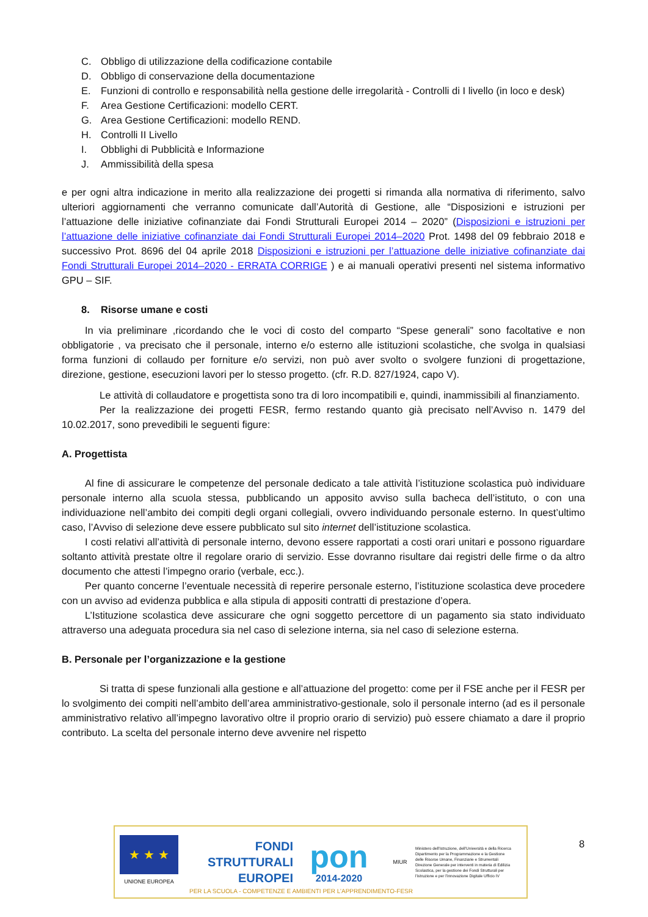C. Obbligo di utilizzazione della codificazione contabile
D. Obbligo di conservazione della documentazione
E. Funzioni di controllo e responsabilità nella gestione delle irregolarità - Controlli di I livello (in loco e desk)
F. Area Gestione Certificazioni: modello CERT.
G. Area Gestione Certificazioni: modello REND.
H. Controlli II Livello
I. Obblighi di Pubblicità e Informazione
J. Ammissibilità della spesa
e per ogni altra indicazione in merito alla realizzazione dei progetti si rimanda alla normativa di riferimento, salvo ulteriori aggiornamenti che verranno comunicate dall’Autorità di Gestione, alle “Disposizioni e istruzioni per l’attuazione delle iniziative cofinanziate dai Fondi Strutturali Europei 2014 – 2020” (Disposizioni e istruzioni per l’attuazione delle iniziative cofinanziate dai Fondi Strutturali Europei 2014–2020 Prot. 1498 del 09 febbraio 2018 e successivo Prot. 8696 del 04 aprile 2018 Disposizioni e istruzioni per l’attuazione delle iniziative cofinanziate dai Fondi Strutturali Europei 2014–2020 - ERRATA CORRIGE ) e ai manuali operativi presenti nel sistema informativo GPU – SIF.
8. Risorse umane e costi
In via preliminare ,ricordando che le voci di costo del comparto “Spese generali” sono facoltative e non obbligatorie , va precisato che il personale, interno e/o esterno alle istituzioni scolastiche, che svolga in qualsiasi forma funzioni di collaudo per forniture e/o servizi, non può aver svolto o svolgere funzioni di progettazione, direzione, gestione, esecuzioni lavori per lo stesso progetto. (cfr. R.D. 827/1924, capo V).
Le attività di collaudatore e progettista sono tra di loro incompatibili e, quindi, inammissibili al finanziamento.
Per la realizzazione dei progetti FESR, fermo restando quanto già precisato nell’Avviso n. 1479 del 10.02.2017, sono prevedibili le seguenti figure:
A. Progettista
Al fine di assicurare le competenze del personale dedicato a tale attività l’istituzione scolastica può individuare personale interno alla scuola stessa, pubblicando un apposito avviso sulla bacheca dell’istituto, o con una individuazione nell’ambito dei compiti degli organi collegiali, ovvero individuando personale esterno. In quest’ultimo caso, l’Avviso di selezione deve essere pubblicato sul sito internet dell’istituzione scolastica.
I costi relativi all’attività di personale interno, devono essere rapportati a costi orari unitari e possono riguardare soltanto attività prestate oltre il regolare orario di servizio. Esse dovranno risultare dai registri delle firme o da altro documento che attesti l’impegno orario (verbale, ecc.).
Per quanto concerne l’eventuale necessità di reperire personale esterno, l’istituzione scolastica deve procedere con un avviso ad evidenza pubblica e alla stipula di appositi contratti di prestazione d’opera.
L’Istituzione scolastica deve assicurare che ogni soggetto percettore di un pagamento sia stato individuato attraverso una adeguata procedura sia nel caso di selezione interna, sia nel caso di selezione esterna.
B. Personale per l’organizzazione e la gestione
Si tratta di spese funzionali alla gestione e all’attuazione del progetto: come per il FSE anche per il FESR per lo svolgimento dei compiti nell’ambito dell’area amministrativo-gestionale, solo il personale interno (ad es il personale amministrativo relativo all’impegno lavorativo oltre il proprio orario di servizio) può essere chiamato a dare il proprio contributo. La scelta del personale interno deve avvenire nel rispetto
★ ★ ★
UNIONE EUROPEA
FONDI
STRUTTURALI
EUROPEI
pon
2014-2020
MIUR
Ministero dell’Istruzione, dell’Università e della Ricerca Dipartimento per la Programmazione e la Gestione delle Risorse Umane, Finanziarie e Strumentali Direzione Generale per interventi in materia di Edilizia Scolastica, per la gestione dei Fondi Strutturali per l’istruzione e per l’innovazione Digitale Ufficio IV
PER LA SCUOLA - COMPETENZE E AMBIENTI PER L’APPRENDIMENTO-FESR
8